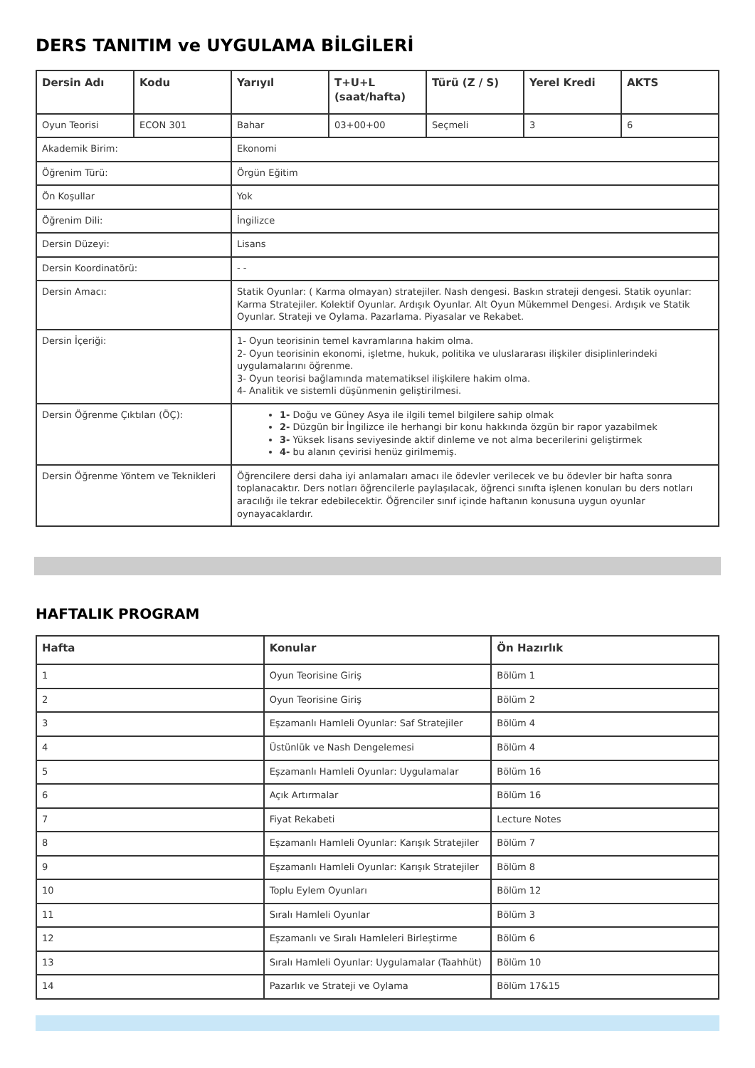DERS TANITIM ve UYGULAMA BİLGİLERİ
| Dersin Adı | Kodu | Yarıyıl | T+U+L (saat/hafta) | Türü (Z / S) | Yerel Kredi | AKTS |
| --- | --- | --- | --- | --- | --- | --- |
| Oyun Teorisi | ECON 301 | Bahar | 03+00+00 | Seçmeli | 3 | 6 |
| Akademik Birim: | | Ekonomi | | | | |
| Öğrenim Türü: | | Örgün Eğitim | | | | |
| Ön Koşullar | | Yok | | | | |
| Öğrenim Dili: | | İngilizce | | | | |
| Dersin Düzeyi: | | Lisans | | | | |
| Dersin Koordinatörü: | | - - | | | | |
| Dersin Amacı: | | Statik Oyunlar: ( Karma olmayan) stratejiler. Nash dengesi. Baskın strateji dengesi. Statik oyunlar: Karma Stratejiler. Kolektif Oyunlar. Ardışık Oyunlar. Alt Oyun Mükemmel Dengesi. Ardışık ve Statik Oyunlar. Strateji ve Oylama. Pazarlama. Piyasalar ve Rekabet. | | | | |
| Dersin İçeriği: | | 1- Oyun teorisinin temel kavramlarına hakim olma. 2- Oyun teorisinin ekonomi, işletme, hukuk, politika ve uluslararası ilişkiler disiplinlerindeki uygulamalarını öğrenme. 3- Oyun teorisi bağlamında matematiksel ilişkilere hakim olma. 4- Analitik ve sistemli düşünmenin geliştirilmesi. | | | | |
| Dersin Öğrenme Çıktıları (ÖÇ): | | 1- Doğu ve Güney Asya ile ilgili temel bilgilere sahip olmak 2- Düzgün bir İngilizce ile herhangi bir konu hakkında özgün bir rapor yazabilmek 3- Yüksek lisans seviyesinde aktif dinleme ve not alma becerilerini geliştirmek 4- bu alanın çevirisi henüz girilmemiş. | | | | |
| Dersin Öğrenme Yöntem ve Teknikleri | | Öğrencilere dersi daha iyi anlamaları amacı ile ödevler verilecek ve bu ödevler bir hafta sonra toplanacaktır. Ders notları öğrencilerle paylaşılacak, öğrenci sınıfta işlenen konuları bu ders notları aracılığı ile tekrar edebilecektir. Öğrenciler sınıf içinde haftanın konusuna uygun oyunlar oynayacaklardır. | | | | |
HAFTALIK PROGRAM
| Hafta | Konular | Ön Hazırlık |
| --- | --- | --- |
| 1 | Oyun Teorisine Giriş | Bölüm 1 |
| 2 | Oyun Teorisine Giriş | Bölüm 2 |
| 3 | Eşzamanlı Hamleli Oyunlar: Saf Stratejiler | Bölüm 4 |
| 4 | Üstünlük ve Nash Dengelemesi | Bölüm 4 |
| 5 | Eşzamanlı Hamleli Oyunlar: Uygulamalar | Bölüm 16 |
| 6 | Açık Artırmalar | Bölüm 16 |
| 7 | Fiyat Rekabeti | Lecture Notes |
| 8 | Eşzamanlı Hamleli Oyunlar: Karışık Stratejiler | Bölüm 7 |
| 9 | Eşzamanlı Hamleli Oyunlar: Karışık Stratejiler | Bölüm 8 |
| 10 | Toplu Eylem Oyunları | Bölüm 12 |
| 11 | Sıralı Hamleli Oyunlar | Bölüm 3 |
| 12 | Eşzamanlı ve Sıralı Hamleleri Birleştirme | Bölüm 6 |
| 13 | Sıralı Hamleli Oyunlar: Uygulamalar (Taahhüt) | Bölüm 10 |
| 14 | Pazarlık ve Strateji ve Oylama | Bölüm 17&15 |